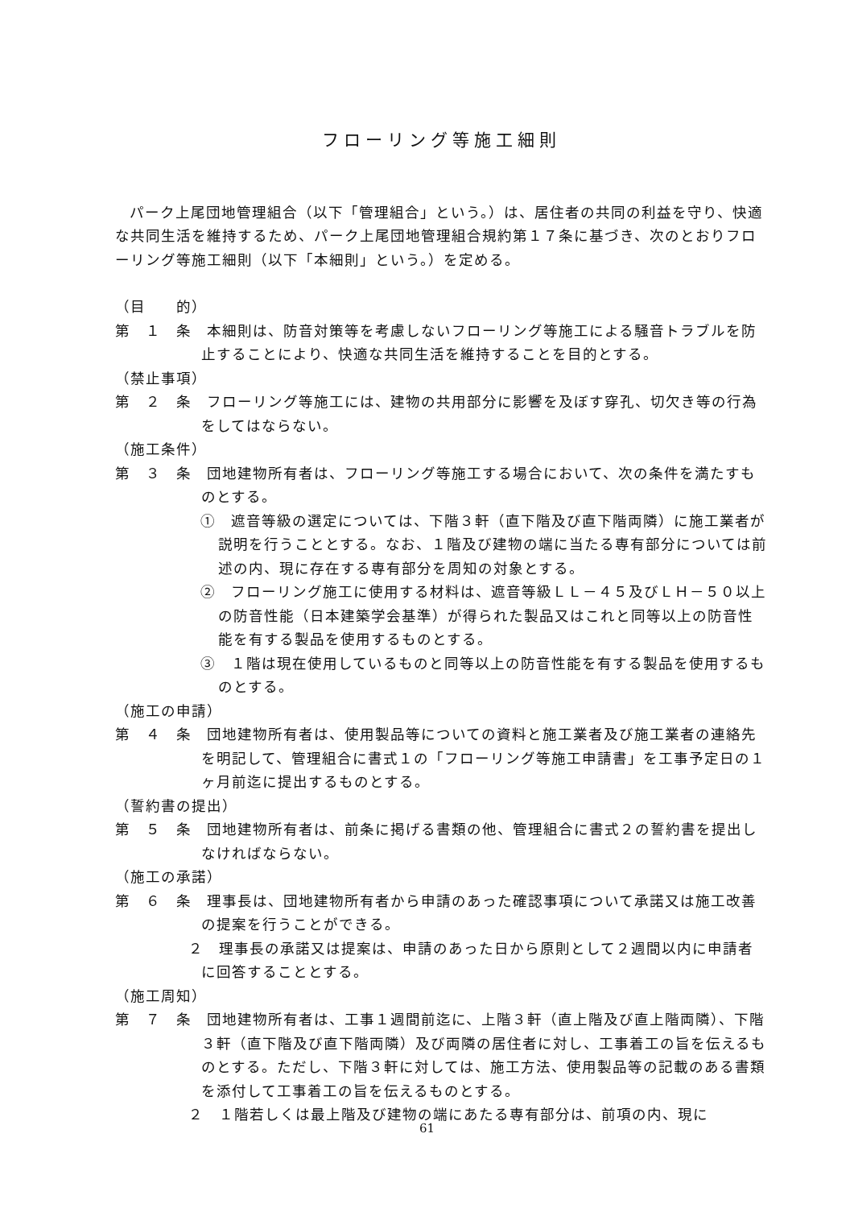フローリング等施工細則
パーク上尾団地管理組合（以下「管理組合」という。）は、居住者の共同の利益を守り、快適な共同生活を維持するため、パーク上尾団地管理組合規約第１７条に基づき、次のとおりフローリング等施工細則（以下「本細則」という。）を定める。
（目　　的）
第　１　条　本細則は、防音対策等を考慮しないフローリング等施工による騒音トラブルを防止することにより、快適な共同生活を維持することを目的とする。
（禁止事項）
第　２　条　フローリング等施工には、建物の共用部分に影響を及ぼす穿孔、切欠き等の行為をしてはならない。
（施工条件）
第　３　条　団地建物所有者は、フローリング等施工する場合において、次の条件を満たすものとする。
①　遮音等級の選定については、下階３軒（直下階及び直下階両隣）に施工業者が説明を行うこととする。なお、１階及び建物の端に当たる専有部分については前述の内、現に存在する専有部分を周知の対象とする。
②　フローリング施工に使用する材料は、遮音等級ＬＬ－４５及びＬＨ－５０以上の防音性能（日本建築学会基準）が得られた製品又はこれと同等以上の防音性能を有する製品を使用するものとする。
③　１階は現在使用しているものと同等以上の防音性能を有する製品を使用するものとする。
（施工の申請）
第　４　条　団地建物所有者は、使用製品等についての資料と施工業者及び施工業者の連絡先を明記して、管理組合に書式１の「フローリング等施工申請書」を工事予定日の１ヶ月前迄に提出するものとする。
（誓約書の提出）
第　５　条　団地建物所有者は、前条に掲げる書類の他、管理組合に書式２の誓約書を提出しなければならない。
（施工の承諾）
第　６　条　理事長は、団地建物所有者から申請のあった確認事項について承諾又は施工改善の提案を行うことができる。
２　理事長の承諾又は提案は、申請のあった日から原則として２週間以内に申請者に回答することとする。
（施工周知）
第　７　条　団地建物所有者は、工事１週間前迄に、上階３軒（直上階及び直上階両隣）、下階３軒（直下階及び直下階両隣）及び両隣の居住者に対し、工事着工の旨を伝えるものとする。ただし、下階３軒に対しては、施工方法、使用製品等の記載のある書類を添付して工事着工の旨を伝えるものとする。
２　１階若しくは最上階及び建物の端にあたる専有部分は、前項の内、現に
61